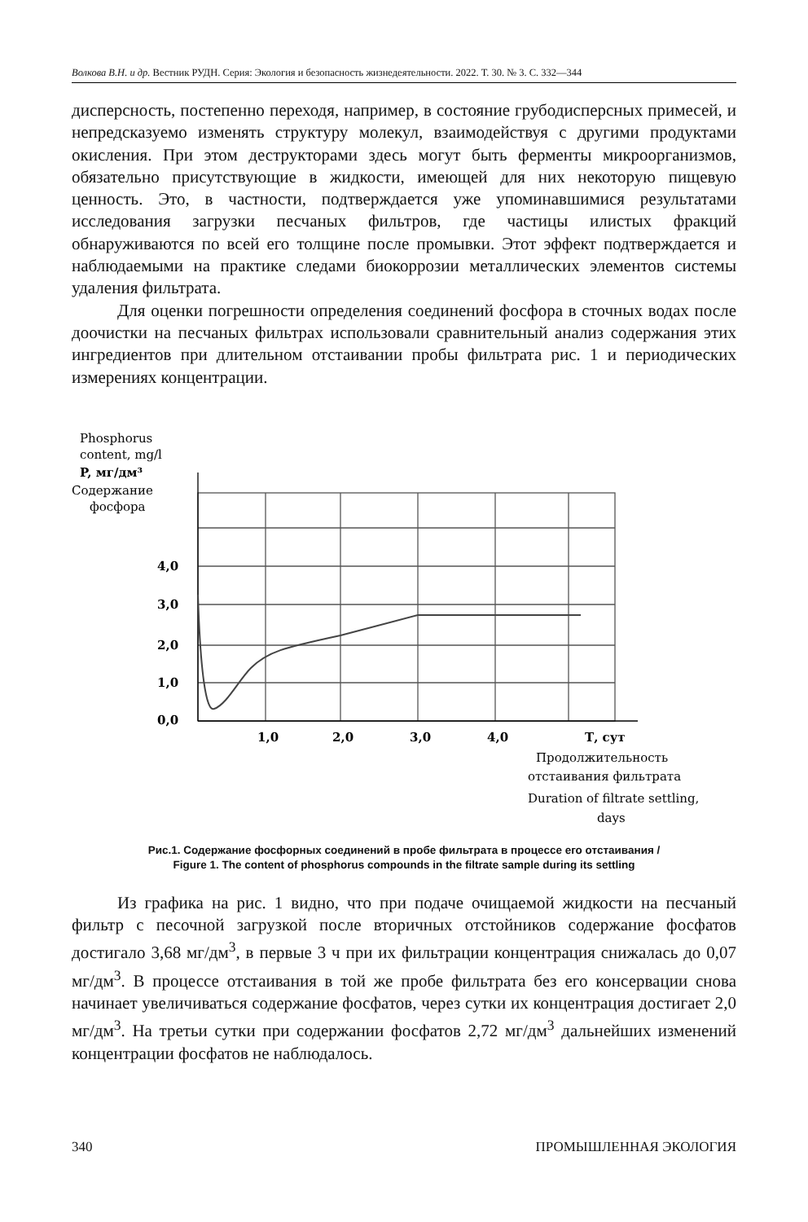Волкова В.Н. и др. Вестник РУДН. Серия: Экология и безопасность жизнедеятельности. 2022. Т. 30. № 3. С. 332—344
дисперсность, постепенно переходя, например, в состояние грубодисперсных примесей, и непредсказуемо изменять структуру молекул, взаимодействуя с другими продуктами окисления. При этом деструкторами здесь могут быть ферменты микроорганизмов, обязательно присутствующие в жидкости, имеющей для них некоторую пищевую ценность. Это, в частности, подтверждается уже упоминавшимися результатами исследования загрузки песчаных фильтров, где частицы илистых фракций обнаруживаются по всей его толщине после промывки. Этот эффект подтверждается и наблюдаемыми на практике следами биокоррозии металлических элементов системы удаления фильтрата.
Для оценки погрешности определения соединений фосфора в сточных водах после доочистки на песчаных фильтрах использовали сравнительный анализ содержания этих ингредиентов при длительном отстаивании пробы фильтрата рис. 1 и периодических измерениях концентрации.
Phosphorus
content, mg/l
P, мг/дм³
Содержание
фосфора
4,0
3,0
2,0
1,0
0,0
1,0
2,0
3,0
4,0
Т, сут
Продолжительность
отстаивания фильтрата
Duration of filtrate settling,
days
Рис.1. Содержание фосфорных соединений в пробе фильтрата в процессе его отстаивания /
Figure 1. The content of phosphorus compounds in the filtrate sample during its settling
Из графика на рис. 1 видно, что при подаче очищаемой жидкости на песчаный фильтр с песочной загрузкой после вторичных отстойников содержание фосфатов достигало 3,68 мг/дм<sup>3</sup>, в первые 3 ч при их фильтрации концентрация снижалась до 0,07 мг/дм<sup>3</sup>. В процессе отстаивания в той же пробе фильтрата без его консервации снова начинает увеличиваться содержание фосфатов, через сутки их концентрация достигает 2,0 мг/дм<sup>3</sup>. На третьи сутки при содержании фосфатов 2,72 мг/дм<sup>3</sup> дальнейших изменений концентрации фосфатов не наблюдалось.
340 ПРОМЫШЛЕННАЯ ЭКОЛОГИЯ